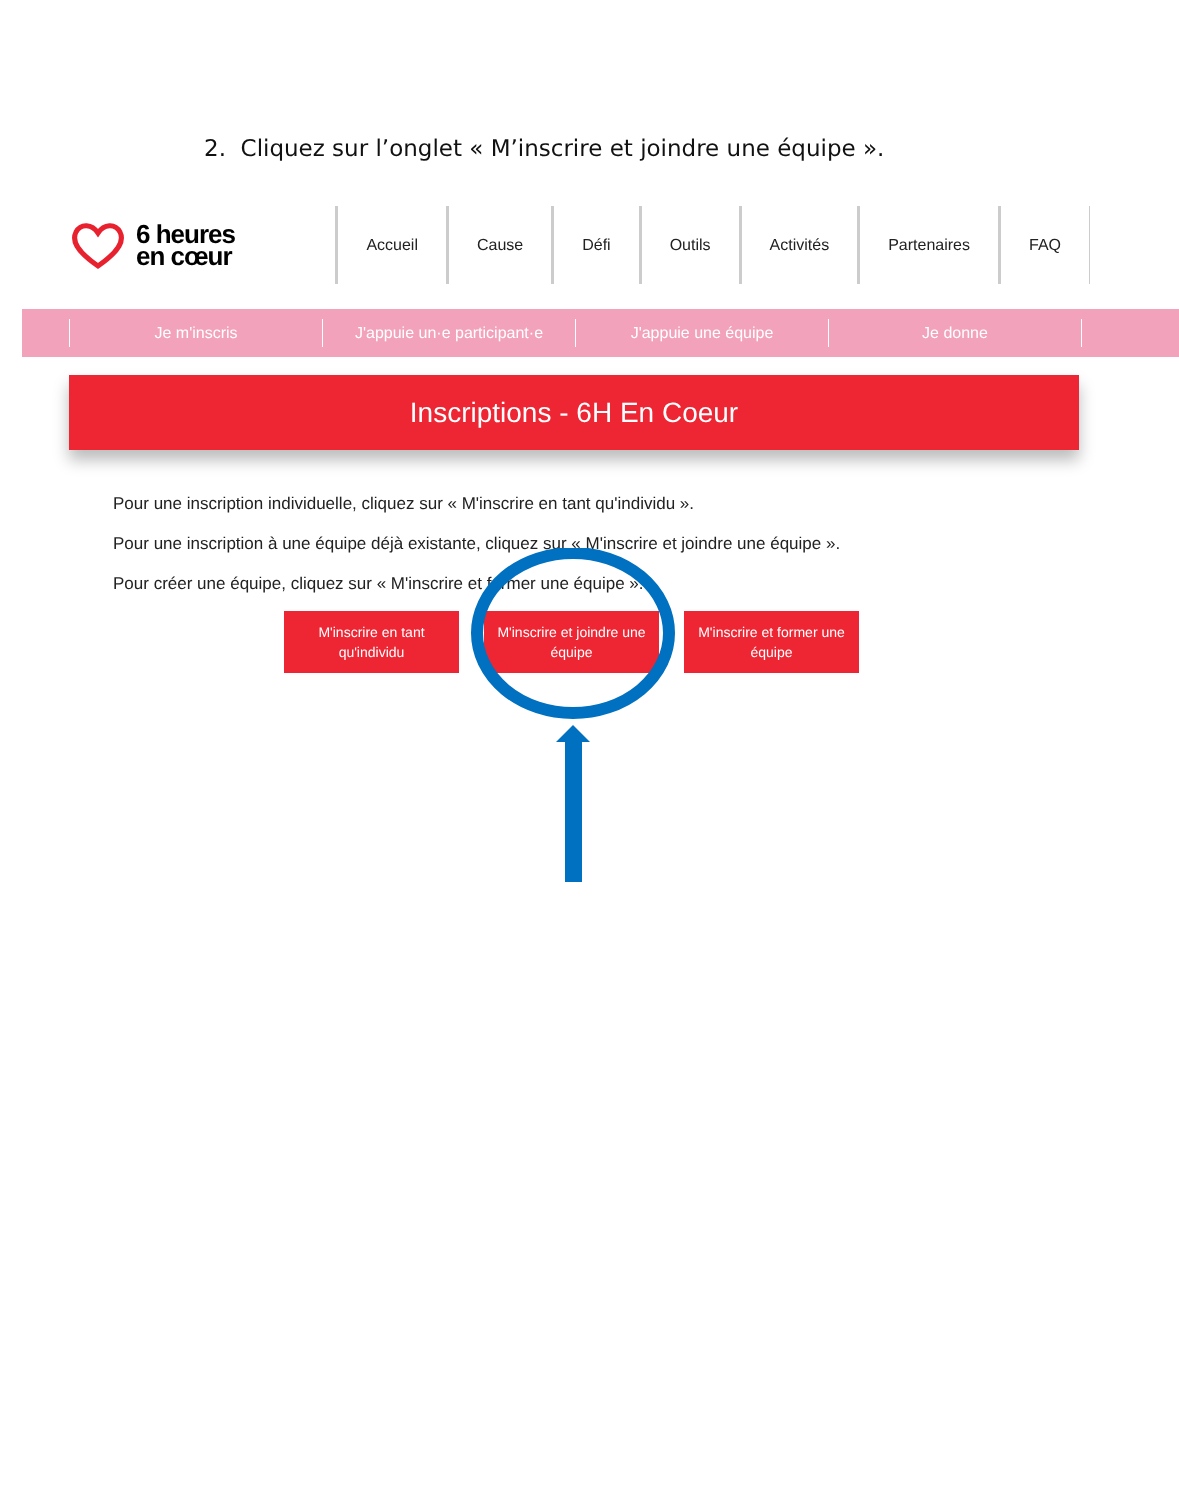2. Cliquez sur l’onglet « M’inscrire et joindre une équipe ».
6 heures
en cœur
Accueil Cause Défi Outils Activités Partenaires FAQ
Je m'inscris J'appuie un·e participant·e
J'appuie une équipe Je donne
Inscriptions - 6H En Coeur
Pour une inscription individuelle, cliquez sur « M'inscrire en tant qu'individu ».
Pour une inscription à une équipe déjà existante, cliquez sur « M'inscrire et joindre une équipe ».
Pour créer une équipe, cliquez sur « M'inscrire et former une équipe ».
M'inscrire en tant
qu'individu
M'inscrire et joindre une
équipe
M'inscrire et former une
équipe